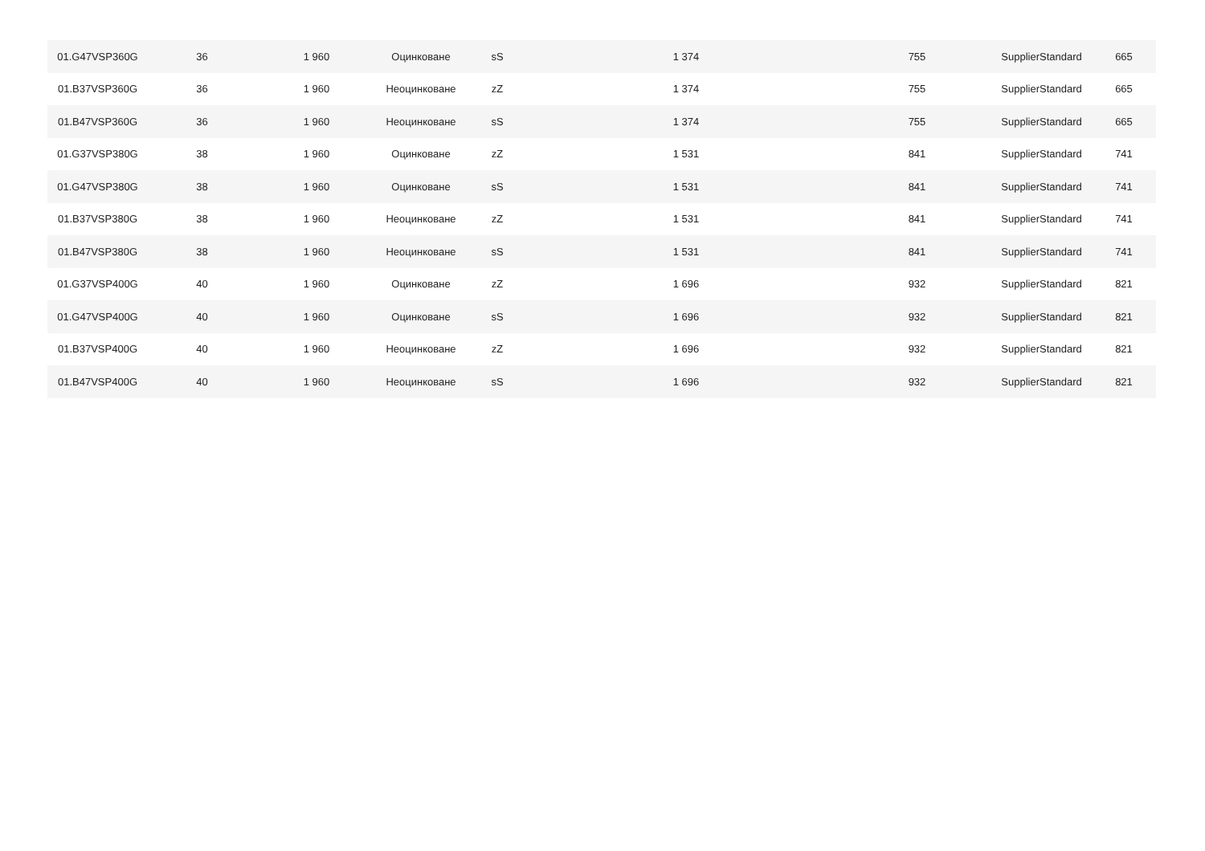| 01.G47VSP360G | 36 | 1 960 | Оцинковане | sS | 1 374 | 755 | SupplierStandard | 665 |
| 01.B37VSP360G | 36 | 1 960 | Неоцинковане | zZ | 1 374 | 755 | SupplierStandard | 665 |
| 01.B47VSP360G | 36 | 1 960 | Неоцинковане | sS | 1 374 | 755 | SupplierStandard | 665 |
| 01.G37VSP380G | 38 | 1 960 | Оцинковане | zZ | 1 531 | 841 | SupplierStandard | 741 |
| 01.G47VSP380G | 38 | 1 960 | Оцинковане | sS | 1 531 | 841 | SupplierStandard | 741 |
| 01.B37VSP380G | 38 | 1 960 | Неоцинковане | zZ | 1 531 | 841 | SupplierStandard | 741 |
| 01.B47VSP380G | 38 | 1 960 | Неоцинковане | sS | 1 531 | 841 | SupplierStandard | 741 |
| 01.G37VSP400G | 40 | 1 960 | Оцинковане | zZ | 1 696 | 932 | SupplierStandard | 821 |
| 01.G47VSP400G | 40 | 1 960 | Оцинковане | sS | 1 696 | 932 | SupplierStandard | 821 |
| 01.B37VSP400G | 40 | 1 960 | Неоцинковане | zZ | 1 696 | 932 | SupplierStandard | 821 |
| 01.B47VSP400G | 40 | 1 960 | Неоцинковане | sS | 1 696 | 932 | SupplierStandard | 821 |